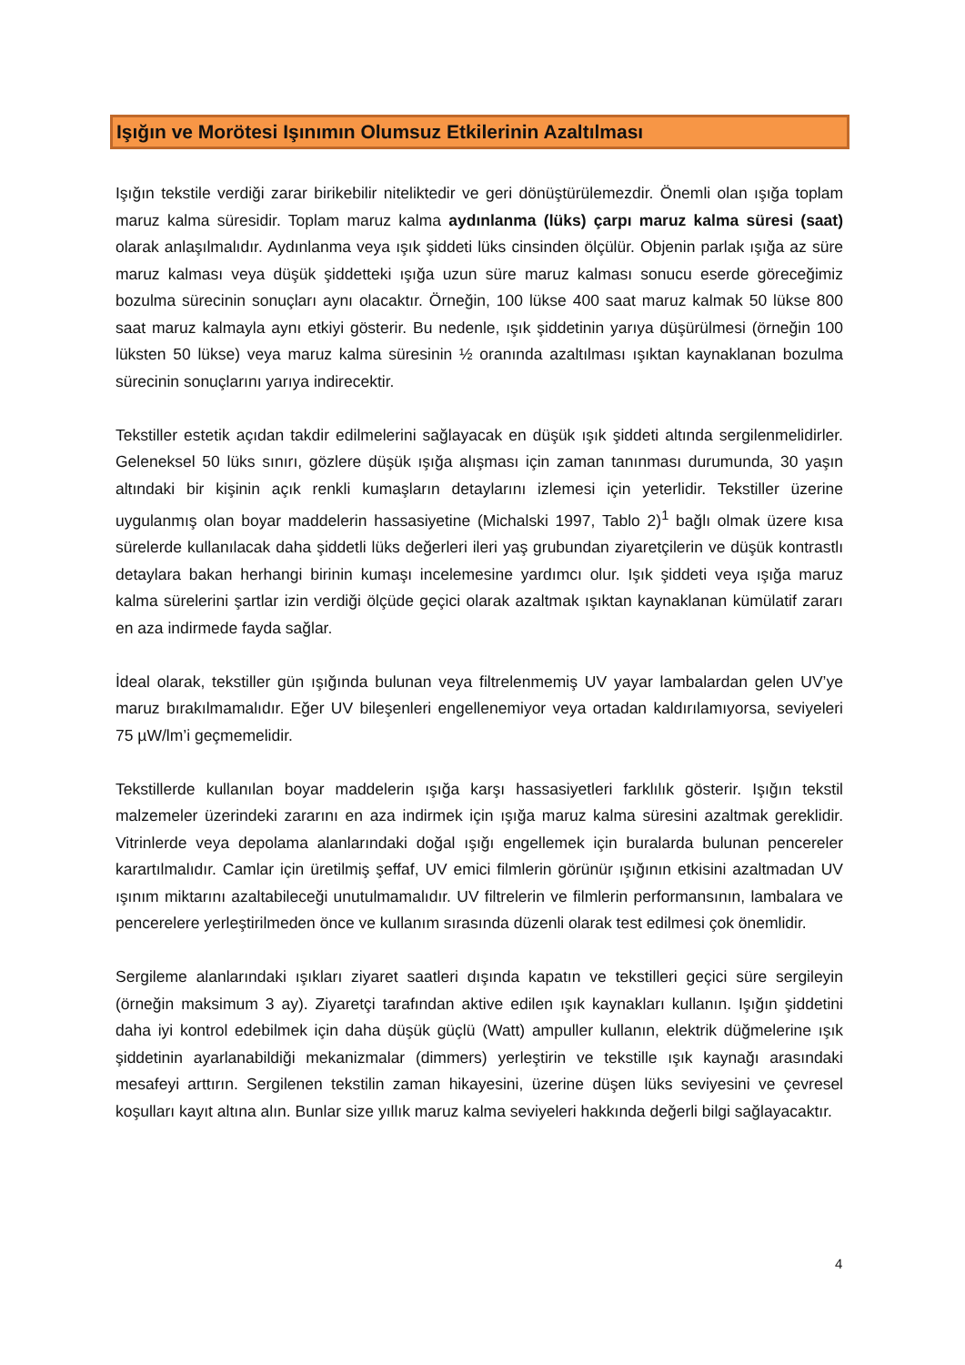Işığın ve Morötesi Işınımın Olumsuz Etkilerinin Azaltılması
Işığın tekstile verdiği zarar birikebilir niteliktedir ve geri dönüştürülemezdir. Önemli olan ışığa toplam maruz kalma süresidir. Toplam maruz kalma aydınlanma (lüks) çarpı maruz kalma süresi (saat) olarak anlaşılmalıdır. Aydınlanma veya ışık şiddeti lüks cinsinden ölçülür. Objenin parlak ışığa az süre maruz kalması veya düşük şiddetteki ışığa uzun süre maruz kalması sonucu eserde göreceğimiz bozulma sürecinin sonuçları aynı olacaktır. Örneğin, 100 lükse 400 saat maruz kalmak 50 lükse 800 saat maruz kalmayla aynı etkiyi gösterir. Bu nedenle, ışık şiddetinin yarıya düşürülmesi (örneğin 100 lüksten 50 lükse) veya maruz kalma süresinin ½ oranında azaltılması ışıktan kaynaklanan bozulma sürecinin sonuçlarını yarıya indirecektir.
Tekstiller estetik açıdan takdir edilmelerini sağlayacak en düşük ışık şiddeti altında sergilenmelidirler. Geleneksel 50 lüks sınırı, gözlere düşük ışığa alışması için zaman tanınması durumunda, 30 yaşın altındaki bir kişinin açık renkli kumaşların detaylarını izlemesi için yeterlidir. Tekstiller üzerine uygulanmış olan boyar maddelerin hassasiyetine (Michalski 1997, Tablo 2)<sup>1</sup> bağlı olmak üzere kısa sürelerde kullanılacak daha şiddetli lüks değerleri ileri yaş grubundan ziyaretçilerin ve düşük kontrastlı detaylara bakan herhangi birinin kumaşı incelemesine yardımcı olur. Işık şiddeti veya ışığa maruz kalma sürelerini şartlar izin verdiği ölçüde geçici olarak azaltmak ışıktan kaynaklanan kümülatif zararı en aza indirmede fayda sağlar.
İdeal olarak, tekstiller gün ışığında bulunan veya filtrelenmemiş UV yayar lambalardan gelen UV’ye maruz bırakılmamalıdır. Eğer UV bileşenleri engellenemiyor veya ortadan kaldırılamıyorsa, seviyeleri 75 µW/lm’i geçmemelidir.
Tekstillerde kullanılan boyar maddelerin ışığa karşı hassasiyetleri farklılık gösterir. Işığın tekstil malzemeler üzerindeki zararını en aza indirmek için ışığa maruz kalma süresini azaltmak gereklidir. Vitrinlerde veya depolama alanlarındaki doğal ışığı engellemek için buralarda bulunan pencereler karartılmalıdır. Camlar için üretilmiş şeffaf, UV emici filmlerin görünür ışığının etkisini azaltmadan UV ışınım miktarını azaltabileceği unutulmamalıdır. UV filtrelerin ve filmlerin performansının, lambalara ve pencerelere yerleştirilmeden önce ve kullanım sırasında düzenli olarak test edilmesi çok önemlidir.
Sergileme alanlarındaki ışıkları ziyaret saatleri dışında kapatın ve tekstilleri geçici süre sergileyin (örneğin maksimum 3 ay). Ziyaretçi tarafından aktive edilen ışık kaynakları kullanın. Işığın şiddetini daha iyi kontrol edebilmek için daha düşük güçlü (Watt) ampuller kullanın, elektrik düğmelerine ışık şiddetinin ayarlanabildiği mekanizmalar (dimmers) yerleştirin ve tekstille ışık kaynağı arasındaki mesafeyi arttırın. Sergilenen tekstilin zaman hikayesini, üzerine düşen lüks seviyesini ve çevresel koşulları kayıt altına alın. Bunlar size yıllık maruz kalma seviyeleri hakkında değerli bilgi sağlayacaktır.
4